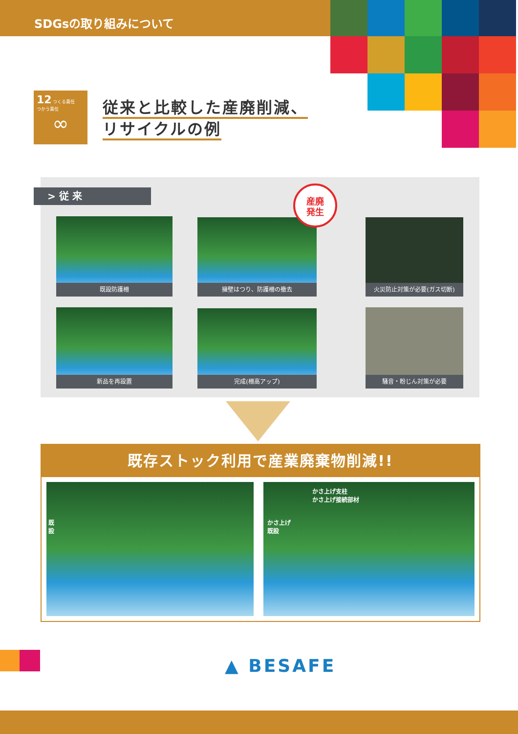SDGsの取り組みについて
12 つくる責任
つかう責任
∞
従来と比較した産廃削減、
リサイクルの例
> 従 来
既設防護柵 擁壁はつり、防護柵の撤去
火災防止対策が必要(ガス切断)
新品を再設置 完成(柵高アップ) 騒音・粉じん対策が必要
産廃
発生
既存ストック利用で産業廃棄物削減!!
かさ上げ支柱
かさ上げ接続部材
かさ上げ
既設
既
設
▲ BESAFE